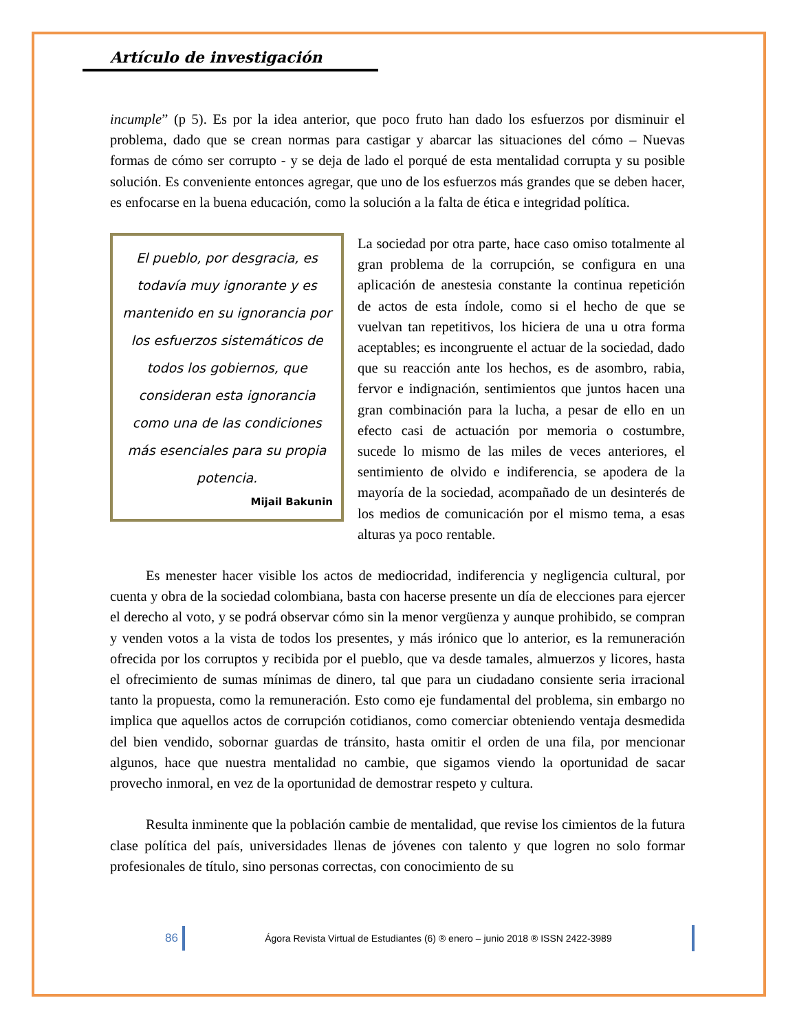Artículo de investigación
incumple” (p 5). Es por la idea anterior, que poco fruto han dado los esfuerzos por disminuir el problema, dado que se crean normas para castigar y abarcar las situaciones del cómo – Nuevas formas de cómo ser corrupto - y se deja de lado el porqué de esta mentalidad corrupta y su posible solución. Es conveniente entonces agregar, que uno de los esfuerzos más grandes que se deben hacer, es enfocarse en la buena educación, como la solución a la falta de ética e integridad política.
El pueblo, por desgracia, es todavía muy ignorante y es mantenido en su ignorancia por los esfuerzos sistemáticos de todos los gobiernos, que consideran esta ignorancia como una de las condiciones más esenciales para su propia potencia.
Mijail Bakunin
La sociedad por otra parte, hace caso omiso totalmente al gran problema de la corrupción, se configura en una aplicación de anestesia constante la continua repetición de actos de esta índole, como si el hecho de que se vuelvan tan repetitivos, los hiciera de una u otra forma aceptables; es incongruente el actuar de la sociedad, dado que su reacción ante los hechos, es de asombro, rabia, fervor e indignación, sentimientos que juntos hacen una gran combinación para la lucha, a pesar de ello en un efecto casi de actuación por memoria o costumbre, sucede lo mismo de las miles de veces anteriores, el sentimiento de olvido e indiferencia, se apodera de la mayoría de la sociedad, acompañado de un desinterés de los medios de comunicación por el mismo tema, a esas alturas ya poco rentable.
Es menester hacer visible los actos de mediocridad, indiferencia y negligencia cultural, por cuenta y obra de la sociedad colombiana, basta con hacerse presente un día de elecciones para ejercer el derecho al voto, y se podrá observar cómo sin la menor vergüenza y aunque prohibido, se compran y venden votos a la vista de todos los presentes, y más irónico que lo anterior, es la remuneración ofrecida por los corruptos y recibida por el pueblo, que va desde tamales, almuerzos y licores, hasta el ofrecimiento de sumas mínimas de dinero, tal que para un ciudadano consiente seria irracional tanto la propuesta, como la remuneración. Esto como eje fundamental del problema, sin embargo no implica que aquellos actos de corrupción cotidianos, como comerciar obteniendo ventaja desmedida del bien vendido, sobornar guardas de tránsito, hasta omitir el orden de una fila, por mencionar algunos, hace que nuestra mentalidad no cambie, que sigamos viendo la oportunidad de sacar provecho inmoral, en vez de la oportunidad de demostrar respeto y cultura.
Resulta inminente que la población cambie de mentalidad, que revise los cimientos de la futura clase política del país, universidades llenas de jóvenes con talento y que logren no solo formar profesionales de título, sino personas correctas, con conocimiento de su
86 Ágora Revista Virtual de Estudiantes (6) ® enero – junio 2018 ® ISSN 2422-3989